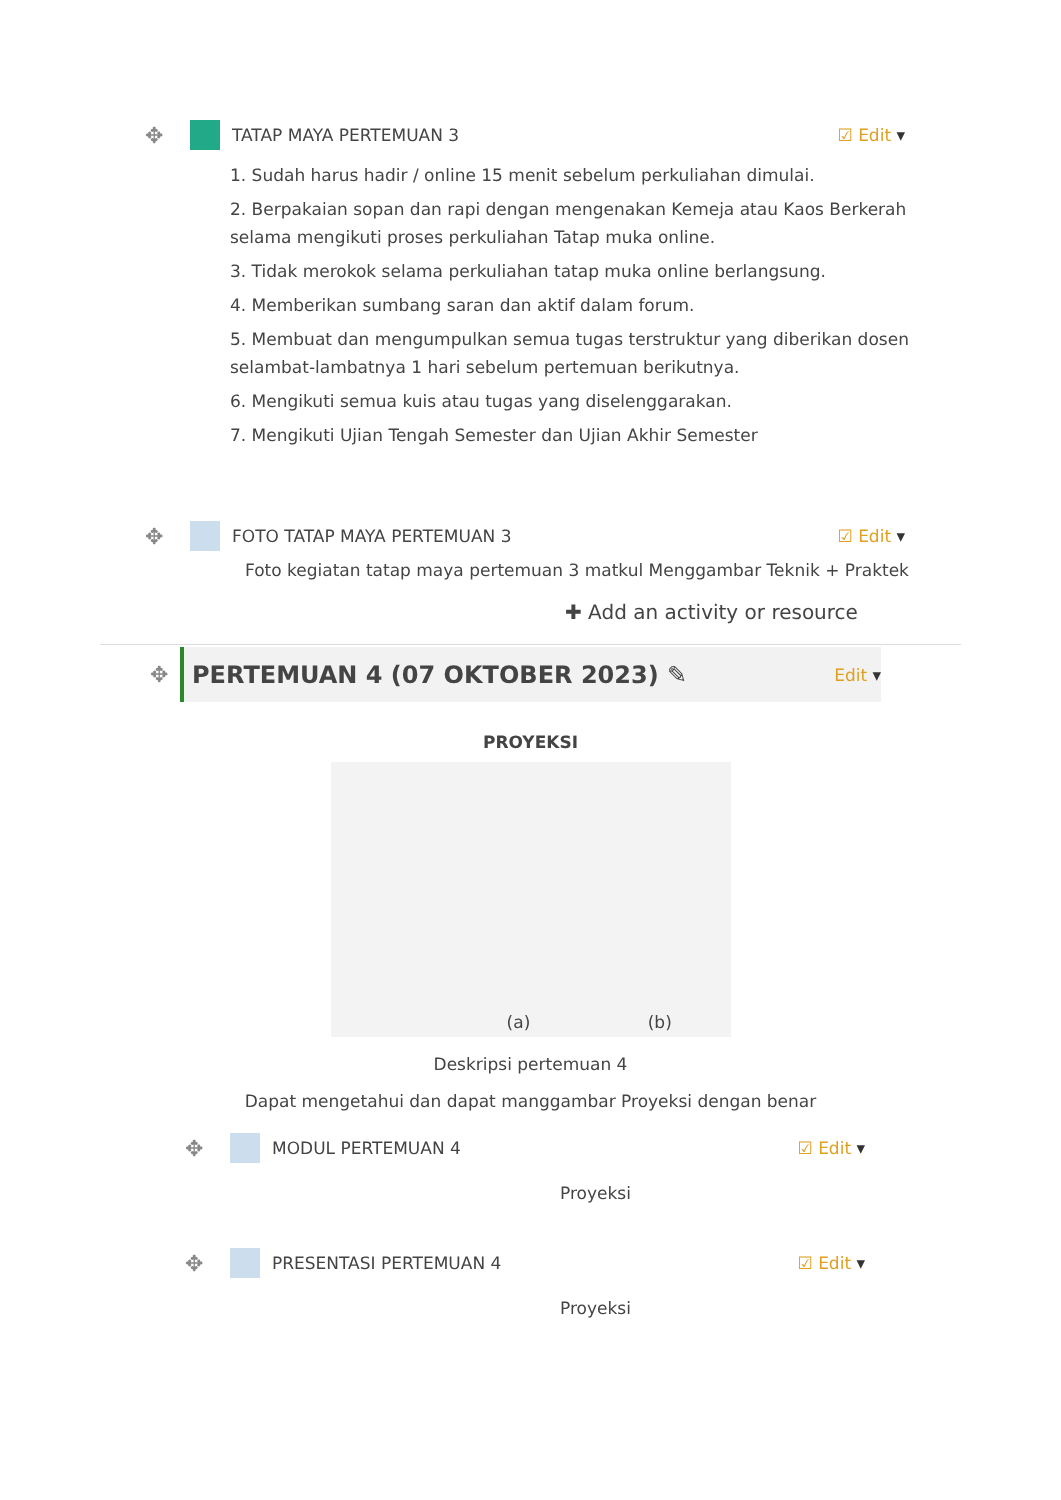✥ TATAP MAYA PERTEMUAN 3 ☑ Edit
1. Sudah harus hadir / online 15 menit sebelum perkuliahan dimulai.
2. Berpakaian sopan dan rapi dengan mengenakan Kemeja atau Kaos Berkerah selama mengikuti proses perkuliahan Tatap muka online.
3. Tidak merokok selama perkuliahan tatap muka online berlangsung.
4. Memberikan sumbang saran dan aktif dalam forum.
5. Membuat dan mengumpulkan semua tugas terstruktur yang diberikan dosen selambat-lambatnya 1 hari sebelum pertemuan berikutnya.
6. Mengikuti semua kuis atau tugas yang diselenggarakan.
7. Mengikuti Ujian Tengah Semester dan Ujian Akhir Semester
✥ FOTO TATAP MAYA PERTEMUAN 3 ☑ Edit
Foto kegiatan tatap maya pertemuan 3 matkul Menggambar Teknik + Praktek
✚ Add an activity or resource
✥
PERTEMUAN 4 (07 OKTOBER 2023) ✎
Edit
PROYEKSI
(a) (b)
Deskripsi pertemuan 4
Dapat mengetahui dan dapat manggambar Proyeksi dengan benar
✥ MODUL PERTEMUAN 4 ☑ Edit
Proyeksi
✥ PRESENTASI PERTEMUAN 4 ☑ Edit
Proyeksi